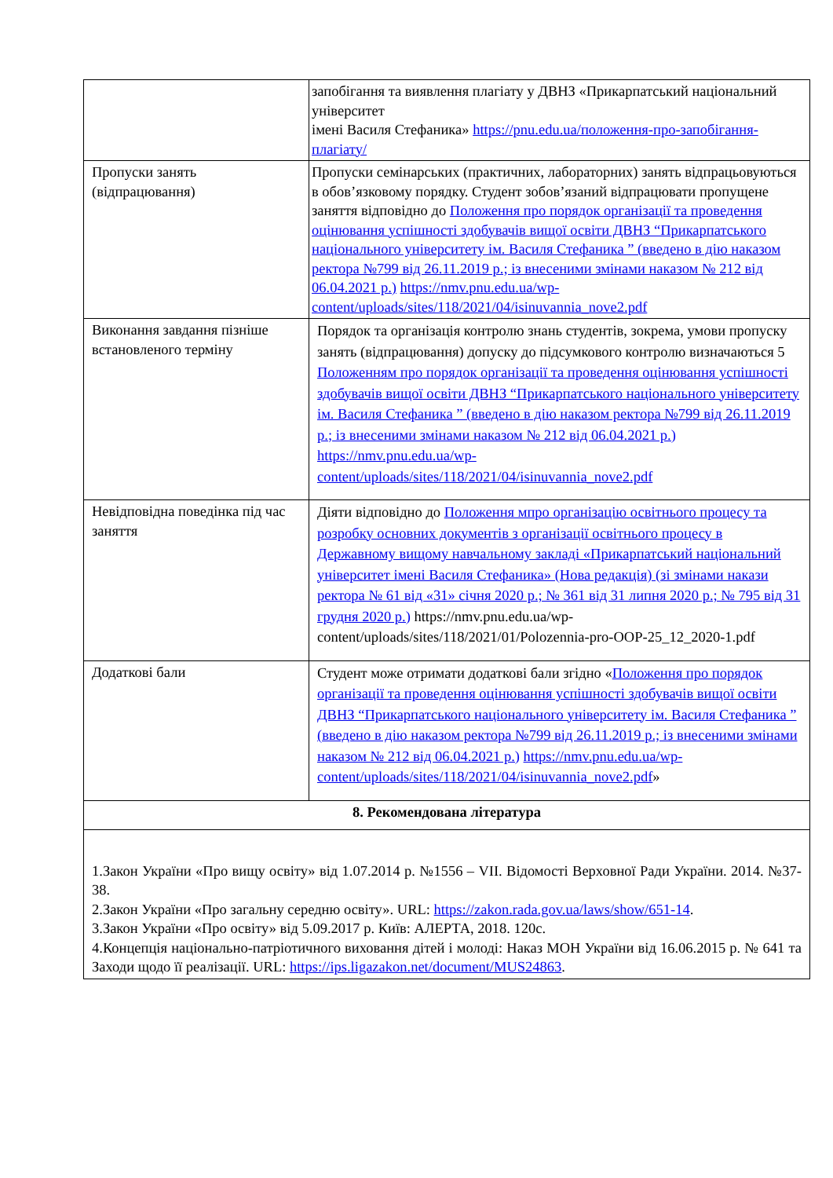| | запобігання та виявлення плагіату у ДВНЗ «Прикарпатський національний університет імені Василя Стефаника» https://pnu.edu.ua/положення-про-запобігання-плагіату/ |
| Пропуски занять (відпрацювання) | Пропуски семінарських (практичних, лабораторних) занять відпрацьовуються в обов’язковому порядку. Студент зобов’язаний відпрацювати пропущене заняття відповідно до Положення про порядок організації та проведення оцінювання успішності здобувачів вищої освіти ДВНЗ “Прикарпатського національного університету ім. Василя Стефаника ” (введено в дію наказом ректора №799 від 26.11.2019 р.; із внесеними змінами наказом № 212 від 06.04.2021 р.) https://nmv.pnu.edu.ua/wp-content/uploads/sites/118/2021/04/isinuvannia_nove2.pdf |
| Виконання завдання пізніше встановленого терміну | Порядок та організація контролю знань студентів, зокрема, умови пропуску занять (відпрацювання) допуску до підсумкового контролю визначаються 5 Положенням про порядок організації та проведення оцінювання успішності здобувачів вищої освіти ДВНЗ “Прикарпатського національного університету ім. Василя Стефаника ” (введено в дію наказом ректора №799 від 26.11.2019 р.; із внесеними змінами наказом № 212 від 06.04.2021 р.) https://nmv.pnu.edu.ua/wp-content/uploads/sites/118/2021/04/isinuvannia_nove2.pdf |
| Невідповідна поведінка під час заняття | Діяти відповідно до Положення мпро організацію освітнього процесу та розробку основних документів з організації освітнього процесу в Державному вищому навчальному закладі «Прикарпатський національний університет імені Василя Стефаника» (Нова редакція) (зі змінами накази ректора № 61 від «31» січня 2020 р.; № 361 від 31 липня 2020 р.; № 795 від 31 грудня 2020 р.) https://nmv.pnu.edu.ua/wp-content/uploads/sites/118/2021/01/Polozennia-pro-OOP-25_12_2020-1.pdf |
| Додаткові бали | Студент може отримати додаткові бали згідно « Положення про порядок організації та проведення оцінювання успішності здобувачів вищої освіти ДВНЗ “Прикарпатського національного університету ім. Василя Стефаника ” (введено в дію наказом ректора №799 від 26.11.2019 р.; із внесеними змінами наказом № 212 від 06.04.2021 р.) https://nmv.pnu.edu.ua/wp-content/uploads/sites/118/2021/04/isinuvannia_nove2.pdf » |
| 8. Рекомендована література | |
| 1.Закон України «Про вищу освіту» від 1.07.2014 р. №1556 – VII. Відомості Верховної Ради України. 2014. №37-38. 2.Закон України «Про загальну середню освіту». URL: https://zakon.rada.gov.ua/laws/show/651-14 . 3.Закон України «Про освіту» від 5.09.2017 р. Київ: АЛЕРТА, 2018. 120с. 4.Концепція національно-патріотичного виховання дітей і молоді: Наказ МОН України від 16.06.2015 р. № 641 та Заходи щодо її реалізації. URL: https://ips.ligazakon.net/document/MUS24863 . | |